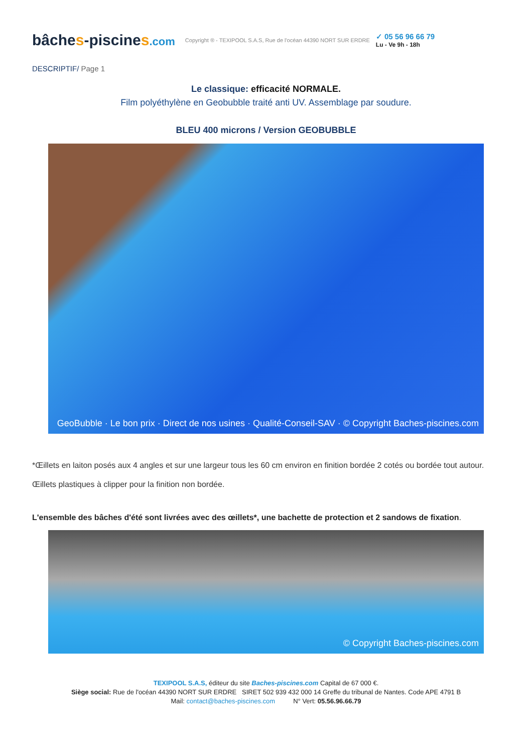bâches-piscines.com
Copyright ® - TEXIPOOL S.A.S, Rue de l'océan 44390 NORT SUR ERDRE
✓ 05 56 96 66 79
Lu - Ve 9h - 18h
DESCRIPTIF/ Page 1
Le classique: efficacité NORMALE.
Film polyéthylène en Geobubble traité anti UV. Assemblage par soudure.
BLEU 400 microns / Version GEOBUBBLE
GeoBubble · Le bon prix · Direct de nos usines · Qualité-Conseil-SAV · © Copyright Baches-piscines.com
*Œillets en laiton posés aux 4 angles et sur une largeur tous les 60 cm environ en finition bordée 2 cotés ou bordée tout autour.
Œillets plastiques à clipper pour la finition non bordée.
L'ensemble des bâches d'été sont livrées avec des œillets*, une bachette de protection et 2 sandows de fixation.
© Copyright Baches-piscines.com
TEXIPOOL S.A.S, éditeur du site Baches-piscines.com Capital de 67 000 €.
Siège social: Rue de l'océan 44390 NORT SUR ERDRE SIRET 502 939 432 000 14 Greffe du tribunal de Nantes. Code APE 4791 B
Mail: contact@baches-piscines.com N° Vert: 05.56.96.66.79